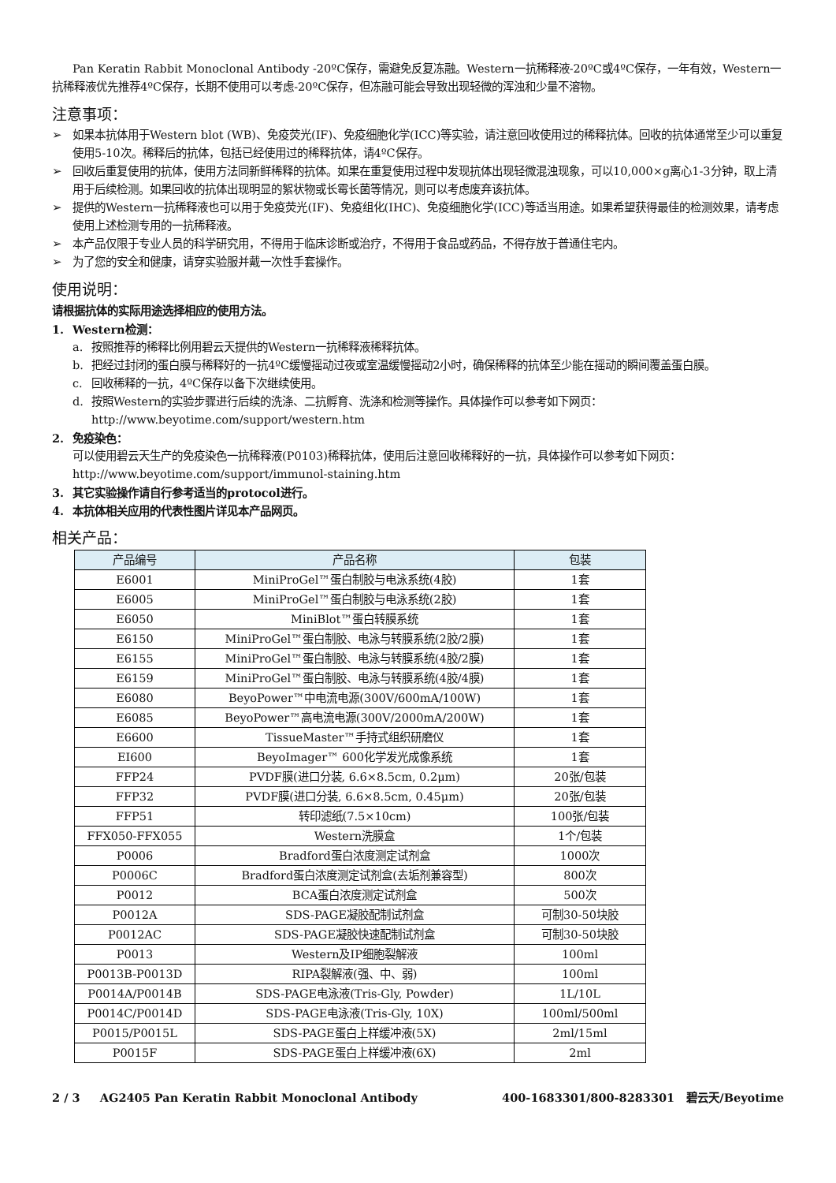Pan Keratin Rabbit Monoclonal Antibody -20ºC保存，需避免反复冻融。Western一抗稀释液-20ºC或4ºC保存，一年有效，Western一抗稀释液优先推荐4ºC保存，长期不使用可以考虑-20ºC保存，但冻融可能会导致出现轻微的浑浊和少量不溶物。
注意事项：
➢ 如果本抗体用于Western blot (WB)、免疫荧光(IF)、免疫细胞化学(ICC)等实验，请注意回收使用过的稀释抗体。回收的抗体通常至少可以重复使用5-10次。稀释后的抗体，包括已经使用过的稀释抗体，请4ºC保存。
➢ 回收后重复使用的抗体，使用方法同新鲜稀释的抗体。如果在重复使用过程中发现抗体出现轻微混浊现象，可以10,000×g离心1-3分钟，取上清用于后续检测。如果回收的抗体出现明显的絮状物或长霉长菌等情况，则可以考虑废弃该抗体。
➢ 提供的Western一抗稀释液也可以用于免疫荧光(IF)、免疫组化(IHC)、免疫细胞化学(ICC)等适当用途。如果希望获得最佳的检测效果，请考虑使用上述检测专用的一抗稀释液。
➢ 本产品仅限于专业人员的科学研究用，不得用于临床诊断或治疗，不得用于食品或药品，不得存放于普通住宅内。
➢ 为了您的安全和健康，请穿实验服并戴一次性手套操作。
使用说明：
请根据抗体的实际用途选择相应的使用方法。
1. Western检测：
a. 按照推荐的稀释比例用碧云天提供的Western一抗稀释液稀释抗体。
b. 把经过封闭的蛋白膜与稀释好的一抗4ºC缓慢摇动过夜或室温缓慢摇动2小时，确保稀释的抗体至少能在摇动的瞬间覆盖蛋白膜。
c. 回收稀释的一抗，4ºC保存以备下次继续使用。
d. 按照Western的实验步骤进行后续的洗涤、二抗孵育、洗涤和检测等操作。具体操作可以参考如下网页：http://www.beyotime.com/support/western.htm
2. 免疫染色：
可以使用碧云天生产的免疫染色一抗稀释液(P0103)稀释抗体，使用后注意回收稀释好的一抗，具体操作可以参考如下网页：http://www.beyotime.com/support/immunol-staining.htm
3. 其它实验操作请自行参考适当的protocol进行。
4. 本抗体相关应用的代表性图片详见本产品网页。
相关产品：
| 产品编号 | 产品名称 | 包装 |
| --- | --- | --- |
| E6001 | MiniProGel™蛋白制胶与电泳系统(4胶) | 1套 |
| E6005 | MiniProGel™蛋白制胶与电泳系统(2胶) | 1套 |
| E6050 | MiniBlot™蛋白转膜系统 | 1套 |
| E6150 | MiniProGel™蛋白制胶、电泳与转膜系统(2胶/2膜) | 1套 |
| E6155 | MiniProGel™蛋白制胶、电泳与转膜系统(4胶/2膜) | 1套 |
| E6159 | MiniProGel™蛋白制胶、电泳与转膜系统(4胶/4膜) | 1套 |
| E6080 | BeyoPower™中电流电源(300V/600mA/100W) | 1套 |
| E6085 | BeyoPower™高电流电源(300V/2000mA/200W) | 1套 |
| E6600 | TissueMaster™手持式组织研磨仪 | 1套 |
| EI600 | BeyoImager™ 600化学发光成像系统 | 1套 |
| FFP24 | PVDF膜(进口分装, 6.6×8.5cm, 0.2μm) | 20张/包装 |
| FFP32 | PVDF膜(进口分装, 6.6×8.5cm, 0.45μm) | 20张/包装 |
| FFP51 | 转印滤纸(7.5×10cm) | 100张/包装 |
| FFX050-FFX055 | Western洗膜盒 | 1个/包装 |
| P0006 | Bradford蛋白浓度测定试剂盒 | 1000次 |
| P0006C | Bradford蛋白浓度测定试剂盒(去垢剂兼容型) | 800次 |
| P0012 | BCA蛋白浓度测定试剂盒 | 500次 |
| P0012A | SDS-PAGE凝胶配制试剂盒 | 可制30-50块胶 |
| P0012AC | SDS-PAGE凝胶快速配制试剂盒 | 可制30-50块胶 |
| P0013 | Western及IP细胞裂解液 | 100ml |
| P0013B-P0013D | RIPA裂解液(强、中、弱) | 100ml |
| P0014A/P0014B | SDS-PAGE电泳液(Tris-Gly, Powder) | 1L/10L |
| P0014C/P0014D | SDS-PAGE电泳液(Tris-Gly, 10X) | 100ml/500ml |
| P0015/P0015L | SDS-PAGE蛋白上样缓冲液(5X) | 2ml/15ml |
| P0015F | SDS-PAGE蛋白上样缓冲液(6X) | 2ml |
2 / 3 AG2405 Pan Keratin Rabbit Monoclonal Antibody 400-1683301/800-8283301 碧云天/Beyotime